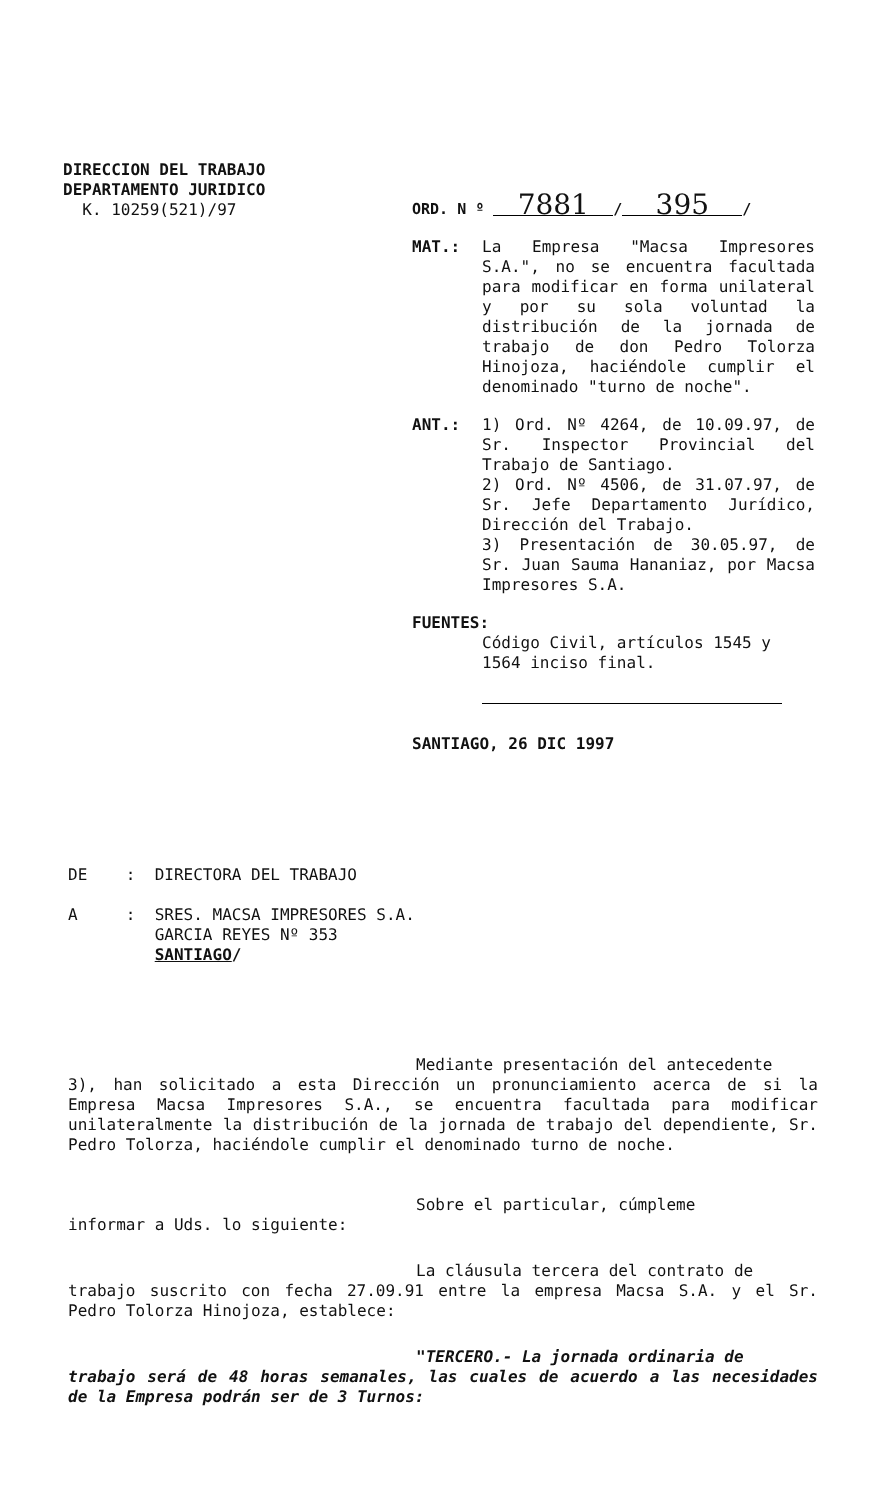DIRECCION DEL TRABAJO
DEPARTAMENTO JURIDICO
K. 10259(521)/97
ORD. N º 7881 / 395 /
MAT.: La Empresa "Macsa Impresores S.A.", no se encuentra facultada para modificar en forma unilateral y por su sola voluntad la distribución de la jornada de trabajo de don Pedro Tolorza Hinojoza, haciéndole cumplir el denominado "turno de noche".
ANT.: 1) Ord. Nº 4264, de 10.09.97, de Sr. Inspector Provincial del Trabajo de Santiago.
2) Ord. Nº 4506, de 31.07.97, de Sr. Jefe Departamento Jurídico, Dirección del Trabajo.
3) Presentación de 30.05.97, de Sr. Juan Sauma Hananiaz, por Macsa Impresores S.A.
FUENTES:
Código Civil, artículos 1545 y 1564 inciso final.
SANTIAGO, 26 DIC 1997
DE : DIRECTORA DEL TRABAJO
A : SRES. MACSA IMPRESORES S.A.
GARCIA REYES Nº 353
SANTIAGO/
Mediante presentación del antecedente
3), han solicitado a esta Dirección un pronunciamiento acerca de si la Empresa Macsa Impresores S.A., se encuentra facultada para modificar unilateralmente la distribución de la jornada de trabajo del dependiente, Sr. Pedro Tolorza, haciéndole cumplir el denominado turno de noche.
Sobre el particular, cúmpleme
informar a Uds. lo siguiente:
La cláusula tercera del contrato de
trabajo suscrito con fecha 27.09.91 entre la empresa Macsa S.A. y el Sr. Pedro Tolorza Hinojoza, establece:
"TERCERO.- La jornada ordinaria de
trabajo será de 48 horas semanales, las cuales de acuerdo a las necesidades de la Empresa podrán ser de 3 Turnos: